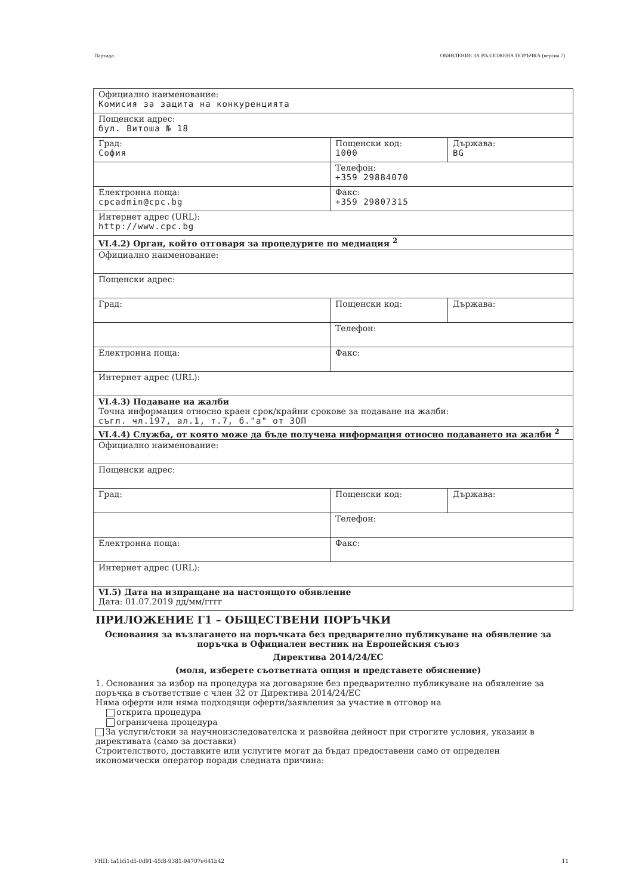Партида: ОБЯВЛЕНИЕ ЗА ВЪЗЛОЖЕНА ПОРЪЧКА (версия 7)
| Официално наименование: Комисия за защита на конкуренцията | | |
| Пощенски адрес: бул. Витоша № 18 | | |
| Град: София | Пощенски код: 1000 | Държава: BG |
| | Телефон: +359 29884070 | |
| Електронна поща: cpcadmin@cpc.bg | Факс: +359 29807315 | |
| Интернет адрес (URL): http://www.cpc.bg | | |
| VI.4.2) Орган, който отговаря за процедурите по медиация <sup>2</sup> | | |
| Официално наименование: | | |
| Пощенски адрес: | | |
| Град: | Пощенски код: | Държава: |
| | Телефон: | |
| Електронна поща: | Факс: | |
| Интернет адрес (URL): | | |
| VI.4.3) Подаване на жалби Точна информация относно краен срок/крайни срокове за подаване на жалби: съгл. чл.197, ал.1, т.7, б."а" от ЗОП | | |
| VI.4.4) Служба, от която може да бъде получена информация относно подаването на жалби <sup>2</sup> | | |
| Официално наименование: | | |
| Пощенски адрес: | | |
| Град: | Пощенски код: | Държава: |
| | Телефон: | |
| Електронна поща: | Факс: | |
| Интернет адрес (URL): | | |
| VI.5) Дата на изпращане на настоящото обявление Дата: 01.07.2019 дд/мм/гггг | | |
ПРИЛОЖЕНИЕ Г1 – ОБЩЕСТВЕНИ ПОРЪЧКИ
Основания за възлагането на поръчката без предварително публикуване на обявление за поръчка в Официален вестник на Европейския съюз
Директива 2014/24/ЕС
(моля, изберете съответната опция и представете обяснение)
1. Основания за избор на процедура на договаряне без предварително публикуване на обявление за поръчка в съответствие с член 32 от Директива 2014/24/ЕС
Няма оферти или няма подходящи оферти/заявления за участие в отговор на
открита процедура
ограничена процедура
За услуги/стоки за научноизследователска и развойна дейност при строгите условия, указани в директивата (само за доставки)
Строителството, доставките или услугите могат да бъдат предоставени само от определен икономически оператор поради следната причина:
УНП: fa1b51d5-0d91-45f8-9381-94707e641b42 11